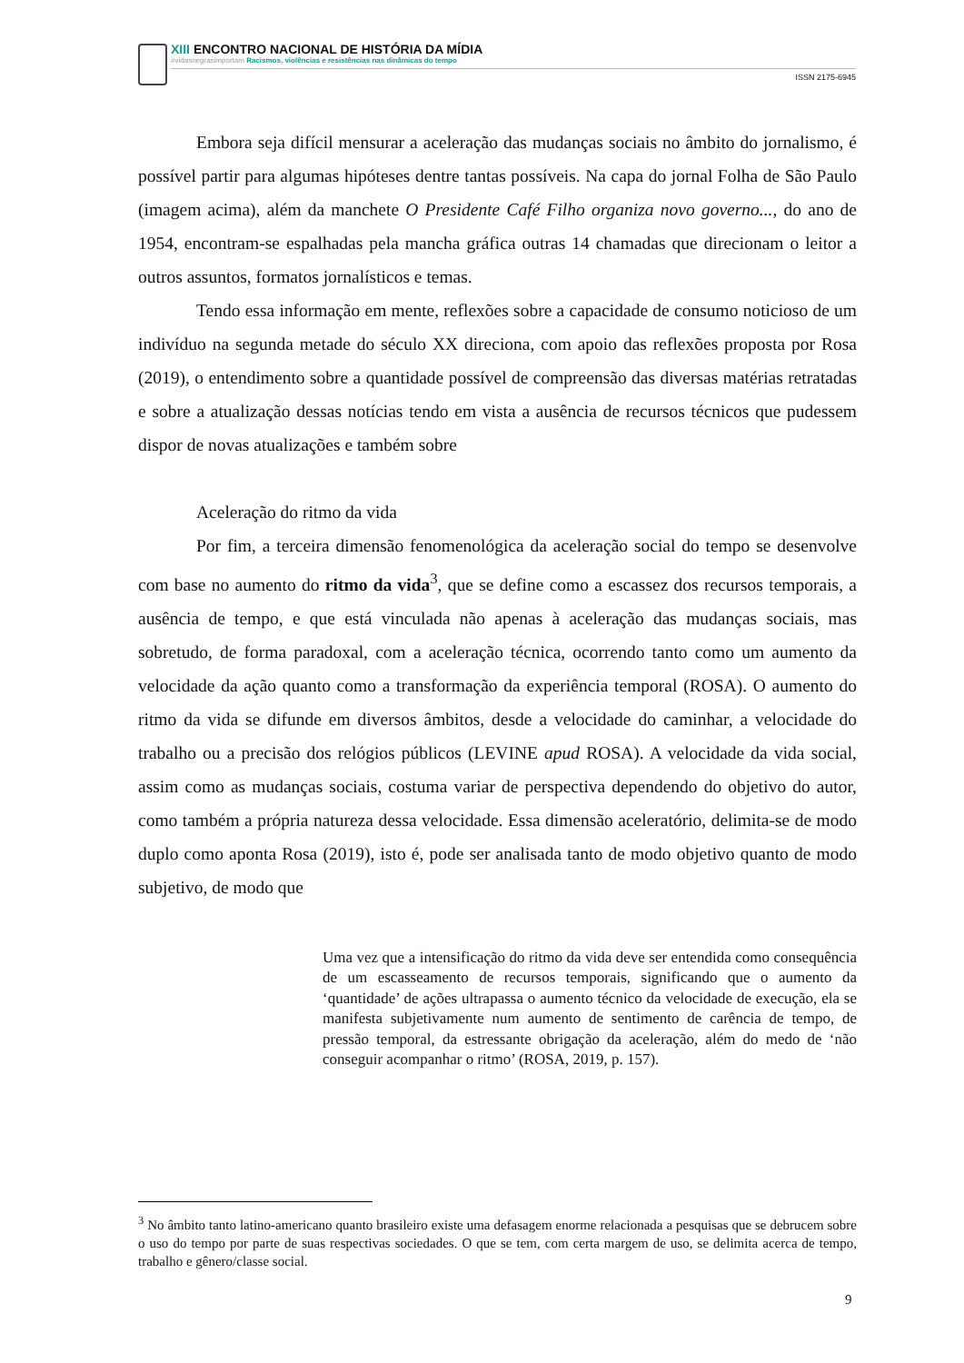XIII ENCONTRO NACIONAL DE HISTÓRIA DA MÍDIA
#vidasnegrasimportam Racismos, violências e resistências nas dinâmicas do tempo
ISSN 2175-6945
Embora seja difícil mensurar a aceleração das mudanças sociais no âmbito do jornalismo, é possível partir para algumas hipóteses dentre tantas possíveis. Na capa do jornal Folha de São Paulo (imagem acima), além da manchete O Presidente Café Filho organiza novo governo..., do ano de 1954, encontram-se espalhadas pela mancha gráfica outras 14 chamadas que direcionam o leitor a outros assuntos, formatos jornalísticos e temas.
Tendo essa informação em mente, reflexões sobre a capacidade de consumo noticioso de um indivíduo na segunda metade do século XX direciona, com apoio das reflexões proposta por Rosa (2019), o entendimento sobre a quantidade possível de compreensão das diversas matérias retratadas e sobre a atualização dessas notícias tendo em vista a ausência de recursos técnicos que pudessem dispor de novas atualizações e também sobre
Aceleração do ritmo da vida
Por fim, a terceira dimensão fenomenológica da aceleração social do tempo se desenvolve com base no aumento do ritmo da vida<sup>3</sup>, que se define como a escassez dos recursos temporais, a ausência de tempo, e que está vinculada não apenas à aceleração das mudanças sociais, mas sobretudo, de forma paradoxal, com a aceleração técnica, ocorrendo tanto como um aumento da velocidade da ação quanto como a transformação da experiência temporal (ROSA). O aumento do ritmo da vida se difunde em diversos âmbitos, desde a velocidade do caminhar, a velocidade do trabalho ou a precisão dos relógios públicos (LEVINE apud ROSA). A velocidade da vida social, assim como as mudanças sociais, costuma variar de perspectiva dependendo do objetivo do autor, como também a própria natureza dessa velocidade. Essa dimensão aceleratório, delimita-se de modo duplo como aponta Rosa (2019), isto é, pode ser analisada tanto de modo objetivo quanto de modo subjetivo, de modo que
Uma vez que a intensificação do ritmo da vida deve ser entendida como consequência de um escasseamento de recursos temporais, significando que o aumento da ‘quantidade’ de ações ultrapassa o aumento técnico da velocidade de execução, ela se manifesta subjetivamente num aumento de sentimento de carência de tempo, de pressão temporal, da estressante obrigação da aceleração, além do medo de ‘não conseguir acompanhar o ritmo’ (ROSA, 2019, p. 157).
<sup>3</sup> No âmbito tanto latino-americano quanto brasileiro existe uma defasagem enorme relacionada a pesquisas que se debrucem sobre o uso do tempo por parte de suas respectivas sociedades. O que se tem, com certa margem de uso, se delimita acerca de tempo, trabalho e gênero/classe social.
9